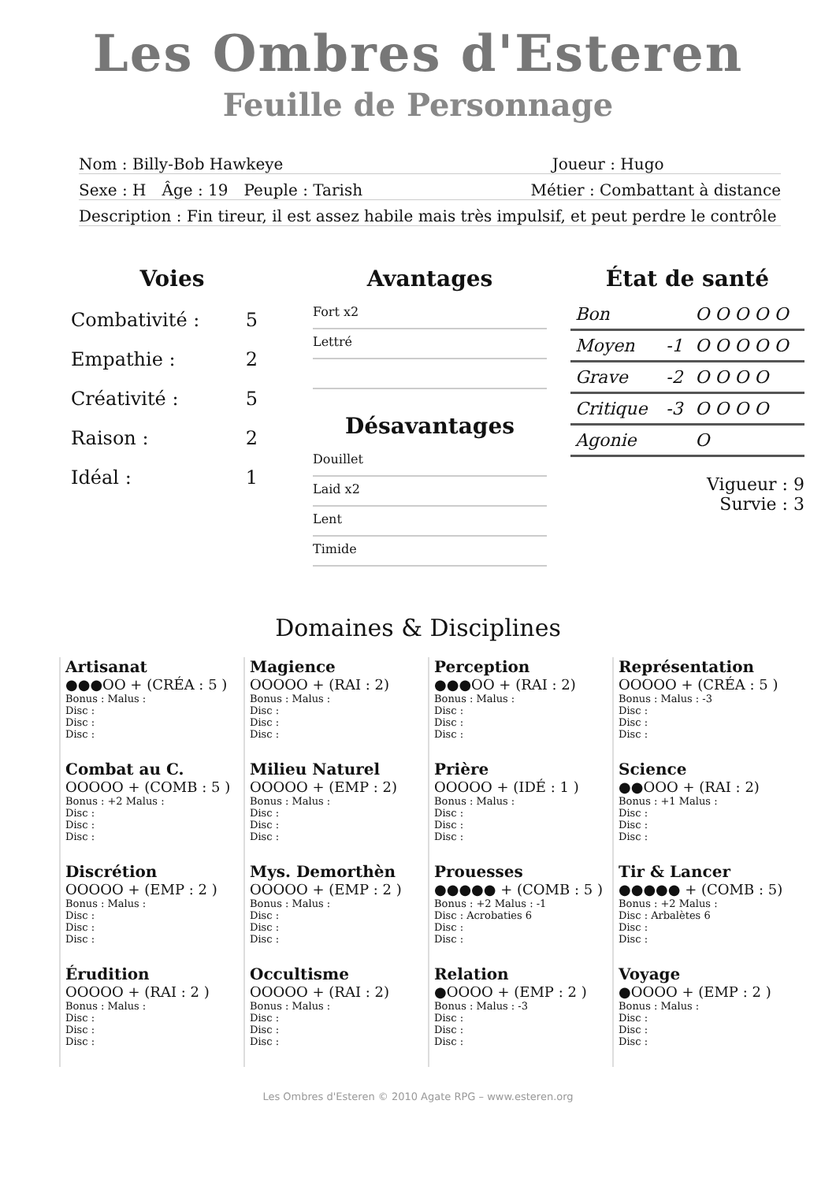Les Ombres d'Esteren
Feuille de Personnage
Nom : Billy-Bob Hawkeye Joueur : Hugo
Sexe : H Âge : 19 Peuple : Tarish Métier : Combattant à distance
Description : Fin tireur, il est assez habile mais très impulsif, et peut perdre le contrôle
Voies
Combativité : 5
Empathie : 2
Créativité : 5
Raison : 2
Idéal : 1
Avantages
Fort x2
Lettré
Désavantages
Douillet
Laid x2
Lent
Timide
État de santé
| Bon | | O O O O O |
| Moyen | -1 | O O O O O |
| Grave | -2 | O O O O |
| Critique | -3 | O O O O |
| Agonie | | O |
Vigueur : 9
Survie : 3
Domaines & Disciplines
Artisanat
●●●OO + (CRÉA : 5 )
Bonus : Malus :
Disc :
Disc :
Disc :
Magience
OOOOO + (RAI : 2)
Bonus : Malus :
Disc :
Disc :
Disc :
Perception
●●●OO + (RAI : 2)
Bonus : Malus :
Disc :
Disc :
Disc :
Représentation
OOOOO + (CRÉA : 5 )
Bonus : Malus : -3
Disc :
Disc :
Disc :
Combat au C.
OOOOO + (COMB : 5 )
Bonus : +2 Malus :
Disc :
Disc :
Disc :
Milieu Naturel
OOOOO + (EMP : 2)
Bonus : Malus :
Disc :
Disc :
Disc :
Prière
OOOOO + (IDÉ : 1 )
Bonus : Malus :
Disc :
Disc :
Disc :
Science
●●OOO + (RAI : 2)
Bonus : +1 Malus :
Disc :
Disc :
Disc :
Discrétion
OOOOO + (EMP : 2 )
Bonus : Malus :
Disc :
Disc :
Disc :
Mys. Demorthèn
OOOOO + (EMP : 2 )
Bonus : Malus :
Disc :
Disc :
Disc :
Prouesses
●●●●● + (COMB : 5 )
Bonus : +2 Malus : -1
Disc : Acrobaties 6
Disc :
Disc :
Tir & Lancer
●●●●● + (COMB : 5)
Bonus : +2 Malus :
Disc : Arbalètes 6
Disc :
Disc :
Érudition
OOOOO + (RAI : 2 )
Bonus : Malus :
Disc :
Disc :
Disc :
Occultisme
OOOOO + (RAI : 2)
Bonus : Malus :
Disc :
Disc :
Disc :
Relation
●OOOO + (EMP : 2 )
Bonus : Malus : -3
Disc :
Disc :
Disc :
Voyage
●OOOO + (EMP : 2 )
Bonus : Malus :
Disc :
Disc :
Disc :
Les Ombres d'Esteren © 2010 Agate RPG – www.esteren.org